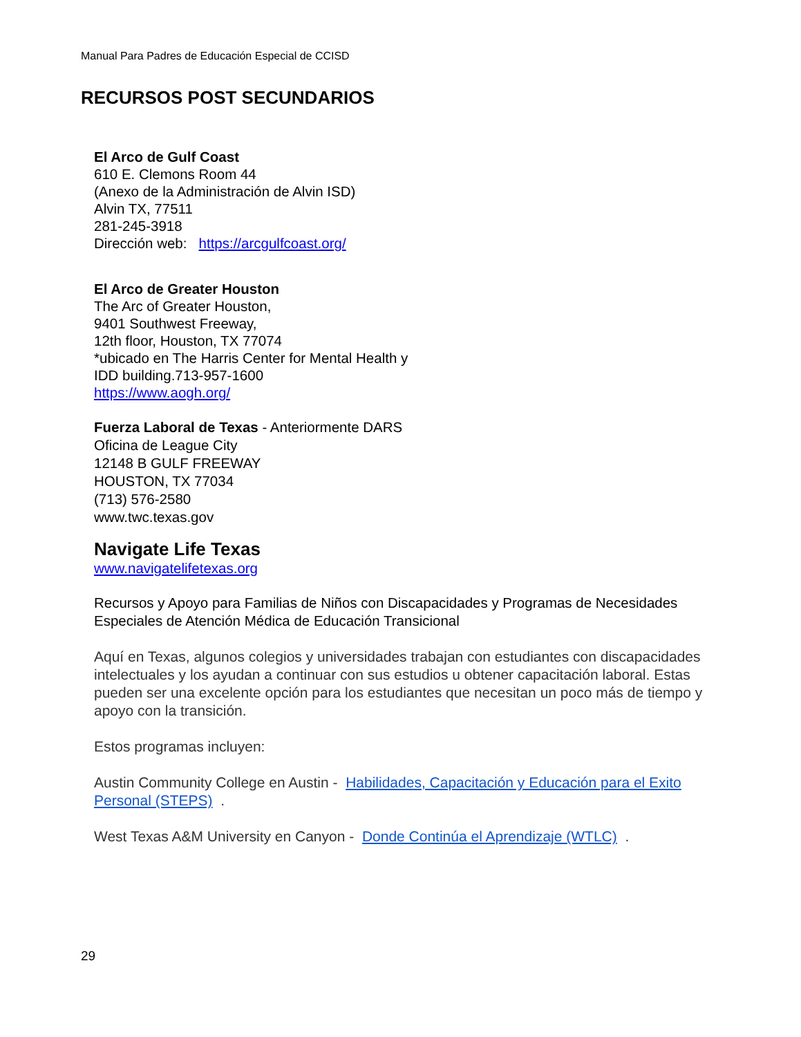Manual Para Padres de Educación Especial de CCISD
RECURSOS POST SECUNDARIOS
El Arco de Gulf Coast
610 E. Clemons Room 44
(Anexo de la Administración de Alvin ISD)
Alvin TX, 77511
281-245-3918
Dirección web: https://arcgulfcoast.org/
El Arco de Greater Houston
The Arc of Greater Houston,
9401 Southwest Freeway,
12th floor, Houston, TX 77074
*ubicado en The Harris Center for Mental Health y
IDD building.713-957-1600
https://www.aogh.org/
Fuerza Laboral de Texas - Anteriormente DARS
Oficina de League City
12148 B GULF FREEWAY
HOUSTON, TX 77034
(713) 576-2580
www.twc.texas.gov
Navigate Life Texas
www.navigatelifetexas.org
Recursos y Apoyo para Familias de Niños con Discapacidades y Programas de Necesidades Especiales de Atención Médica de Educación Transicional
Aquí en Texas, algunos colegios y universidades trabajan con estudiantes con discapacidades intelectuales y los ayudan a continuar con sus estudios u obtener capacitación laboral. Estas pueden ser una excelente opción para los estudiantes que necesitan un poco más de tiempo y apoyo con la transición.
Estos programas incluyen:
Austin Community College en Austin - Habilidades, Capacitación y Educación para el Exito Personal (STEPS) .
West Texas A&M University en Canyon - Donde Continúa el Aprendizaje (WTLC) .
29